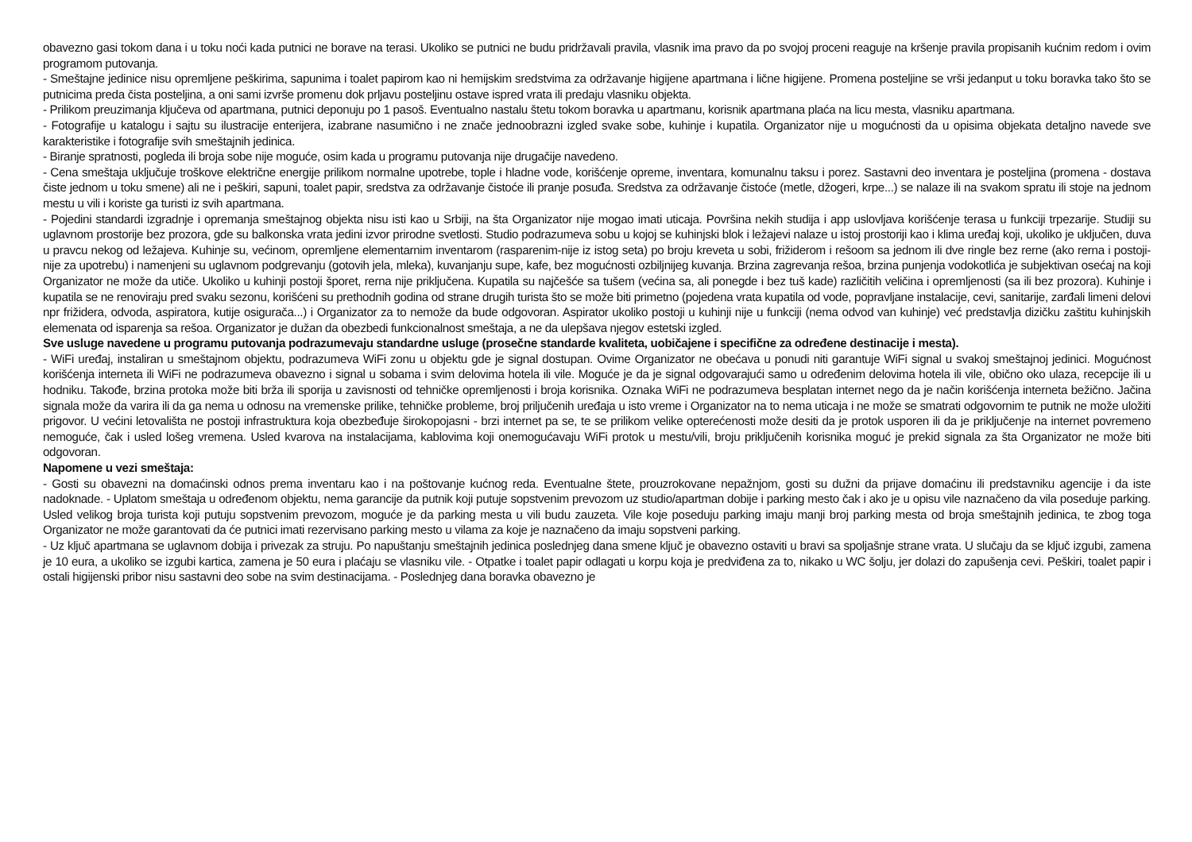obavezno gasi tokom dana i u toku noći kada putnici ne borave na terasi. Ukoliko se putnici ne budu pridržavali pravila, vlasnik ima pravo da po svojoj proceni reaguje na kršenje pravila propisanih kućnim redom i ovim programom putovanja.
- Smeštajne jedinice nisu opremljene peškirima, sapunima i toalet papirom kao ni hemijskim sredstvima za održavanje higijene apartmana i lične higijene. Promena posteljine se vrši jedanput u toku boravka tako što se putnicima preda čista posteljina, a oni sami izvrše promenu dok prljavu posteljinu ostave ispred vrata ili predaju vlasniku objekta.
- Prilikom preuzimanja ključeva od apartmana, putnici deponuju po 1 pasoš. Eventualno nastalu štetu tokom boravka u apartmanu, korisnik apartmana plaća na licu mesta, vlasniku apartmana.
- Fotografije u katalogu i sajtu su ilustracije enterijera, izabrane nasumično i ne znače jednoobrazni izgled svake sobe, kuhinje i kupatila. Organizator nije u mogućnosti da u opisima objekata detaljno navede sve karakteristike i fotografije svih smeštajnih jedinica.
- Biranje spratnosti, pogleda ili broja sobe nije moguće, osim kada u programu putovanja nije drugačije navedeno.
- Cena smeštaja uključuje troškove električne energije prilikom normalne upotrebe, tople i hladne vode, korišćenje opreme, inventara, komunalnu taksu i porez. Sastavni deo inventara je posteljina (promena - dostava čiste jednom u toku smene) ali ne i peškiri, sapuni, toalet papir, sredstva za održavanje čistoće ili pranje posuđa. Sredstva za održavanje čistoće (metle, džogeri, krpe...) se nalaze ili na svakom spratu ili stoje na jednom mestu u vili i koriste ga turisti iz svih apartmana.
- Pojedini standardi izgradnje i opremanja smeštajnog objekta nisu isti kao u Srbiji, na šta Organizator nije mogao imati uticaja. Površina nekih studija i app uslovljava korišćenje terasa u funkciji trpezarije. Studiji su uglavnom prostorije bez prozora, gde su balkonska vrata jedini izvor prirodne svetlosti. Studio podrazumeva sobu u kojoj se kuhinjski blok i ležajevi nalaze u istoj prostoriji kao i klima uređaj koji, ukoliko je uključen, duva u pravcu nekog od ležajeva. Kuhinje su, većinom, opremljene elementarnim inventarom (rasparenim-nije iz istog seta) po broju kreveta u sobi, frižiderom i rešoom sa jednom ili dve ringle bez rerne (ako rerna i postoji-nije za upotrebu) i namenjeni su uglavnom podgrevanju (gotovih jela, mleka), kuvanjanju supe, kafe, bez mogućnosti ozbiljnijeg kuvanja. Brzina zagrevanja rešoa, brzina punjenja vodokotlića je subjektivan osećaj na koji Organizator ne može da utiče. Ukoliko u kuhinji postoji šporet, rerna nije priključena. Kupatila su najčešće sa tušem (većina sa, ali ponegde i bez tuš kade) različitih veličina i opremljenosti (sa ili bez prozora). Kuhinje i kupatila se ne renoviraju pred svaku sezonu, korišćeni su prethodnih godina od strane drugih turista što se može biti primetno (pojedena vrata kupatila od vode, popravljane instalacije, cevi, sanitarije, zarđali limeni delovi npr frižidera, odvoda, aspiratora, kutije osigurača...) i Organizator za to nemože da bude odgovoran. Aspirator ukoliko postoji u kuhinji nije u funkciji (nema odvod van kuhinje) već predstavlja dizičku zaštitu kuhinjskih elemenata od isparenja sa rešoa. Organizator je dužan da obezbedi funkcionalnost smeštaja, a ne da ulepšava njegov estetski izgled.
Sve usluge navedene u programu putovanja podrazumevaju standardne usluge (prosečne standarde kvaliteta, uobičajene i specifične za određene destinacije i mesta).
- WiFi uređaj, instaliran u smeštajnom objektu, podrazumeva WiFi zonu u objektu gde je signal dostupan. Ovime Organizator ne obećava u ponudi niti garantuje WiFi signal u svakoj smeštajnoj jedinici. Mogućnost korišćenja interneta ili WiFi ne podrazumeva obavezno i signal u sobama i svim delovima hotela ili vile. Moguće je da je signal odgovarajući samo u određenim delovima hotela ili vile, obično oko ulaza, recepcije ili u hodniku. Takođe, brzina protoka može biti brža ili sporija u zavisnosti od tehničke opremljenosti i broja korisnika. Oznaka WiFi ne podrazumeva besplatan internet nego da je način korišćenja interneta bežično. Jačina signala može da varira ili da ga nema u odnosu na vremenske prilike, tehničke probleme, broj priljučenih uređaja u isto vreme i Organizator na to nema uticaja i ne može se smatrati odgovornim te putnik ne može uložiti prigovor. U većini letovališta ne postoji infrastruktura koja obezbeđuje širokopojasni - brzi internet pa se, te se prilikom velike opterećenosti može desiti da je protok usporen ili da je priključenje na internet povremeno nemoguće, čak i usled lošeg vremena. Usled kvarova na instalacijama, kablovima koji onemogućavaju WiFi protok u mestu/vili, broju priključenih korisnika moguć je prekid signala za šta Organizator ne može biti odgovoran.
Napomene u vezi smeštaja:
- Gosti su obavezni na domaćinski odnos prema inventaru kao i na poštovanje kućnog reda. Eventualne štete, prouzrokovane nepažnjom, gosti su dužni da prijave domaćinu ili predstavniku agencije i da iste nadoknade. - Uplatom smeštaja u određenom objektu, nema garancije da putnik koji putuje sopstvenim prevozom uz studio/apartman dobije i parking mesto čak i ako je u opisu vile naznačeno da vila poseduje parking. Usled velikog broja turista koji putuju sopstvenim prevozom, moguće je da parking mesta u vili budu zauzeta. Vile koje poseduju parking imaju manji broj parking mesta od broja smeštajnih jedinica, te zbog toga Organizator ne može garantovati da će putnici imati rezervisano parking mesto u vilama za koje je naznačeno da imaju sopstveni parking.
- Uz ključ apartmana se uglavnom dobija i privezak za struju. Po napuštanju smeštajnih jedinica poslednjeg dana smene ključ je obavezno ostaviti u bravi sa spoljašnje strane vrata. U slučaju da se ključ izgubi, zamena je 10 eura, a ukoliko se izgubi kartica, zamena je 50 eura i plaćaju se vlasniku vile. - Otpatke i toalet papir odlagati u korpu koja je predviđena za to, nikako u WC šolju, jer dolazi do zapušenja cevi. Peškiri, toalet papir i ostali higijenski pribor nisu sastavni deo sobe na svim destinacijama. - Poslednjeg dana boravka obavezno je